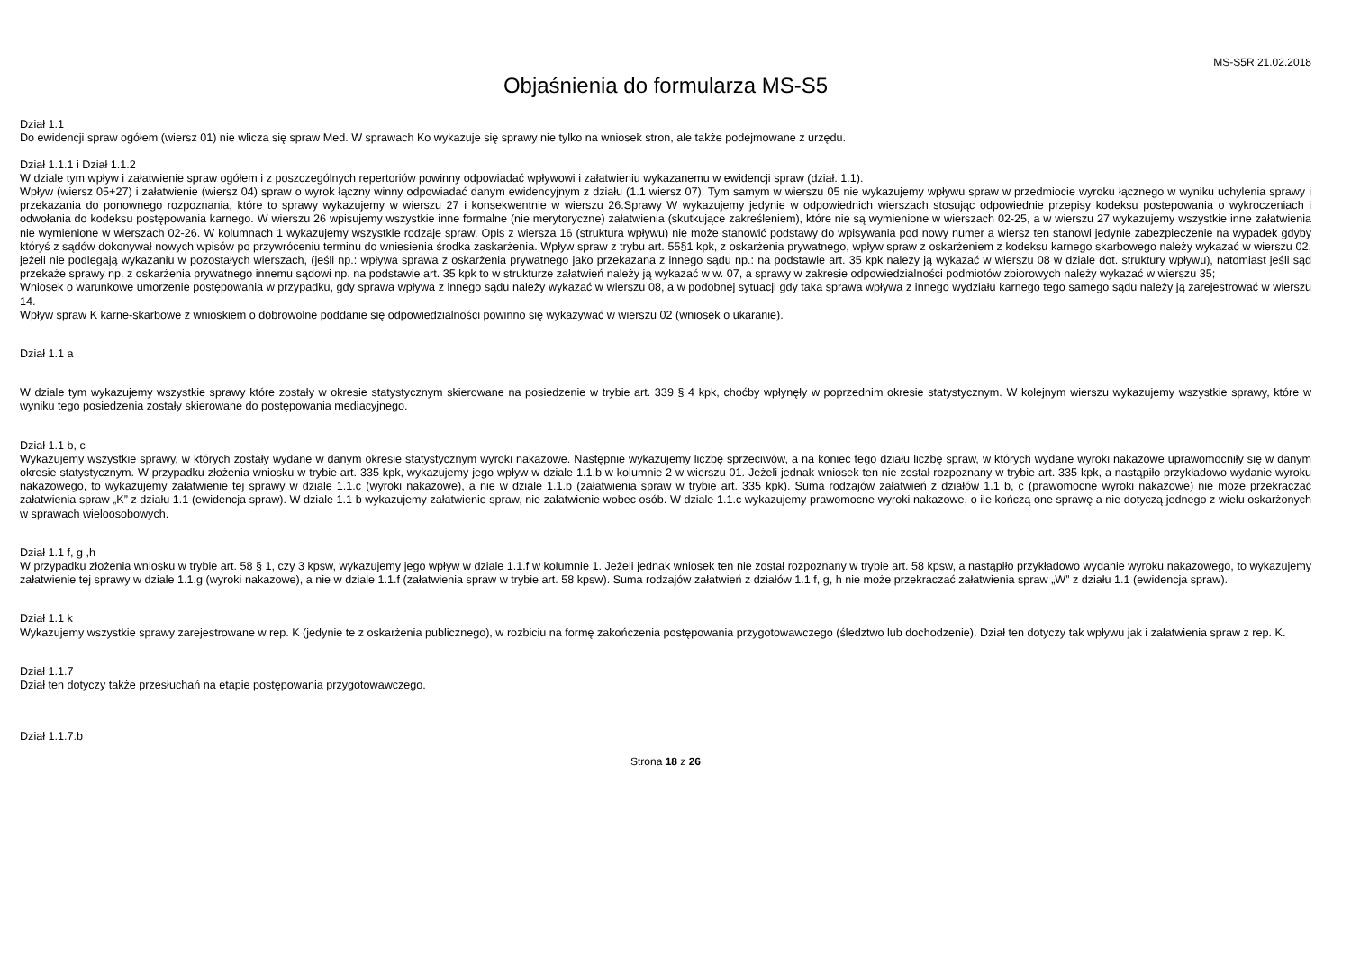MS-S5R 21.02.2018
Objaśnienia do formularza MS-S5
Dział 1.1
Do ewidencji spraw ogółem (wiersz 01) nie wlicza się spraw Med. W sprawach Ko wykazuje się sprawy nie tylko na wniosek stron, ale także podejmowane z urzędu.
Dział 1.1.1 i Dział 1.1.2
W dziale tym wpływ i załatwienie spraw ogółem i z poszczególnych repertoriów powinny odpowiadać wpływowi i załatwieniu wykazanemu w ewidencji spraw (dział. 1.1).
Wpływ (wiersz 05+27) i załatwienie (wiersz 04) spraw o wyrok łączny winny odpowiadać danym ewidencyjnym z działu (1.1 wiersz 07). Tym samym w wierszu 05 nie wykazujemy wpływu spraw w przedmiocie wyroku łącznego w wyniku uchylenia sprawy i przekazania do ponownego rozpoznania, które to sprawy wykazujemy w wierszu 27 i konsekwentnie w wierszu 26.Sprawy W wykazujemy jedynie w odpowiednich wierszach stosując odpowiednie przepisy kodeksu postepowania o wykroczeniach i odwołania do kodeksu postępowania karnego. W wierszu 26 wpisujemy wszystkie inne formalne (nie merytoryczne) załatwienia (skutkujące zakreśleniem), które nie są wymienione w wierszach 02-25, a w wierszu 27 wykazujemy wszystkie inne załatwienia nie wymienione w wierszach 02-26. W kolumnach 1 wykazujemy wszystkie rodzaje spraw. Opis z wiersza 16 (struktura wpływu) nie może stanowić podstawy do wpisywania pod nowy numer a wiersz ten stanowi jedynie zabezpieczenie na wypadek gdyby któryś z sądów dokonywał nowych wpisów po przywróceniu terminu do wniesienia środka zaskarżenia. Wpływ spraw z trybu art. 55§1 kpk, z oskarżenia prywatnego, wpływ spraw z oskarżeniem z kodeksu karnego skarbowego należy wykazać w wierszu 02, jeżeli nie podlegają wykazaniu w pozostałych wierszach, (jeśli np.: wpływa sprawa z oskarżenia prywatnego jako przekazana z innego sądu np.: na podstawie art. 35 kpk należy ją wykazać w wierszu 08 w dziale dot. struktury wpływu), natomiast jeśli sąd przekaże sprawy np. z oskarżenia prywatnego innemu sądowi np. na podstawie art. 35 kpk to w strukturze załatwień należy ją wykazać w w. 07, a sprawy w zakresie odpowiedzialności podmiotów zbiorowych należy wykazać w wierszu 35;
Wniosek o warunkowe umorzenie postępowania w przypadku, gdy sprawa wpływa z innego sądu należy wykazać w wierszu 08, a w podobnej sytuacji gdy taka sprawa wpływa z innego wydziału karnego tego samego sądu należy ją zarejestrować w wierszu 14.
Wpływ spraw K karne-skarbowe z wnioskiem o dobrowolne poddanie się odpowiedzialności powinno się wykazywać w wierszu 02 (wniosek o ukaranie).
Dział 1.1 a
W dziale tym wykazujemy wszystkie sprawy które zostały w okresie statystycznym skierowane na posiedzenie w trybie art. 339 § 4 kpk, choćby wpłynęły w poprzednim okresie statystycznym. W kolejnym wierszu wykazujemy wszystkie sprawy, które w wyniku tego posiedzenia zostały skierowane do postępowania mediacyjnego.
Dział 1.1 b, c
Wykazujemy wszystkie sprawy, w których zostały wydane w danym okresie statystycznym wyroki nakazowe. Następnie wykazujemy liczbę sprzeciwów, a na koniec tego działu liczbę spraw, w których wydane wyroki nakazowe uprawomocniły się w danym okresie statystycznym. W przypadku złożenia wniosku w trybie art. 335 kpk, wykazujemy jego wpływ w dziale 1.1.b w kolumnie 2 w wierszu 01. Jeżeli jednak wniosek ten nie został rozpoznany w trybie art. 335 kpk, a nastąpiło przykładowo wydanie wyroku nakazowego, to wykazujemy załatwienie tej sprawy w dziale 1.1.c (wyroki nakazowe), a nie w dziale 1.1.b (załatwienia spraw w trybie art. 335 kpk). Suma rodzajów załatwień z działów 1.1 b, c (prawomocne wyroki nakazowe) nie może przekraczać załatwienia spraw „K” z działu 1.1 (ewidencja spraw). W dziale 1.1 b wykazujemy załatwienie spraw, nie załatwienie wobec osób. W dziale 1.1.c wykazujemy prawomocne wyroki nakazowe, o ile kończą one sprawę a nie dotyczą jednego z wielu oskarżonych w sprawach wieloosobowych.
Dział 1.1 f, g ,h
W przypadku złożenia wniosku w trybie art. 58 § 1, czy 3 kpsw, wykazujemy jego wpływ w dziale 1.1.f w kolumnie 1. Jeżeli jednak wniosek ten nie został rozpoznany w trybie art. 58 kpsw, a nastąpiło przykładowo wydanie wyroku nakazowego, to wykazujemy załatwienie tej sprawy w dziale 1.1.g (wyroki nakazowe), a nie w dziale 1.1.f (załatwienia spraw w trybie art. 58 kpsw). Suma rodzajów załatwień z działów 1.1 f, g, h nie może przekraczać załatwienia spraw „W” z działu 1.1 (ewidencja spraw).
Dział 1.1 k
Wykazujemy wszystkie sprawy zarejestrowane w rep. K (jedynie te z oskarżenia publicznego), w rozbiciu na formę zakończenia postępowania przygotowawczego (śledztwo lub dochodzenie). Dział ten dotyczy tak wpływu jak i załatwienia spraw z rep. K.
Dział 1.1.7
Dział ten dotyczy także przesłuchań na etapie postępowania przygotowawczego.
Dział 1.1.7.b
Strona 18 z 26